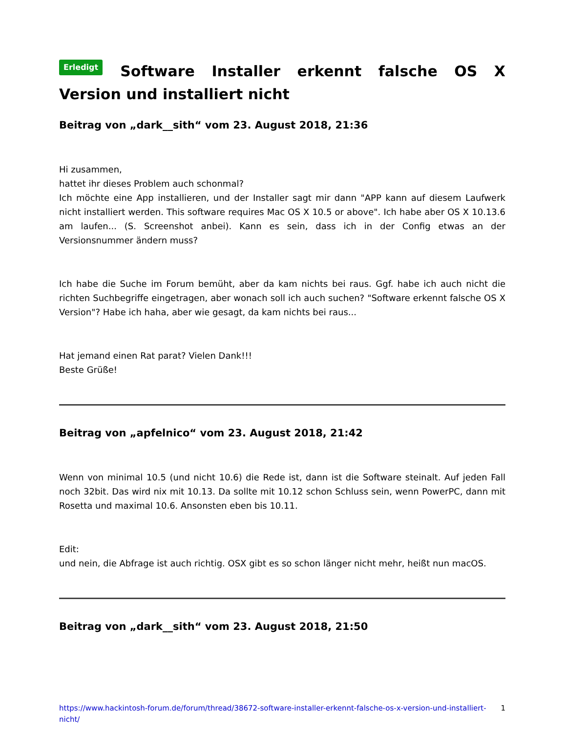Erledigt Software Installer erkennt falsche OS X Version und installiert nicht
Beitrag von „dark__sith“ vom 23. August 2018, 21:36
Hi zusammen,
hattet ihr dieses Problem auch schonmal?
Ich möchte eine App installieren, und der Installer sagt mir dann "APP kann auf diesem Laufwerk nicht installiert werden. This software requires Mac OS X 10.5 or above". Ich habe aber OS X 10.13.6 am laufen... (S. Screenshot anbei). Kann es sein, dass ich in der Config etwas an der Versionsnummer ändern muss?
Ich habe die Suche im Forum bemüht, aber da kam nichts bei raus. Ggf. habe ich auch nicht die richten Suchbegriffe eingetragen, aber wonach soll ich auch suchen? "Software erkennt falsche OS X Version"? Habe ich haha, aber wie gesagt, da kam nichts bei raus...
Hat jemand einen Rat parat? Vielen Dank!!!
Beste Grüße!
Beitrag von „apfelnico“ vom 23. August 2018, 21:42
Wenn von minimal 10.5 (und nicht 10.6) die Rede ist, dann ist die Software steinalt. Auf jeden Fall noch 32bit. Das wird nix mit 10.13. Da sollte mit 10.12 schon Schluss sein, wenn PowerPC, dann mit Rosetta und maximal 10.6. Ansonsten eben bis 10.11.
Edit:
und nein, die Abfrage ist auch richtig. OSX gibt es so schon länger nicht mehr, heißt nun macOS.
Beitrag von „dark__sith“ vom 23. August 2018, 21:50
https://www.hackintosh-forum.de/forum/thread/38672-software-installer-erkennt-falsche-os-x-version-und-installiert-nicht/ 1